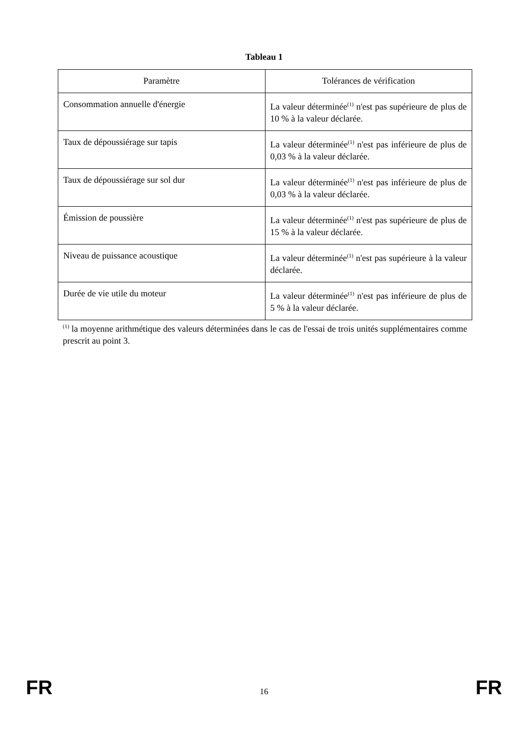Tableau 1
| Paramètre | Tolérances de vérification |
| --- | --- |
| Consommation annuelle d'énergie | La valeur déterminée<sup>(1)</sup> n'est pas supérieure de plus de 10 % à la valeur déclarée. |
| Taux de dépoussiérage sur tapis | La valeur déterminée<sup>(1)</sup> n'est pas inférieure de plus de 0,03 % à la valeur déclarée. |
| Taux de dépoussiérage sur sol dur | La valeur déterminée<sup>(1)</sup> n'est pas inférieure de plus de 0,03 % à la valeur déclarée. |
| Émission de poussière | La valeur déterminée<sup>(1)</sup> n'est pas supérieure de plus de 15 % à la valeur déclarée. |
| Niveau de puissance acoustique | La valeur déterminée<sup>(1)</sup> n'est pas supérieure à la valeur déclarée. |
| Durée de vie utile du moteur | La valeur déterminée<sup>(1)</sup> n'est pas inférieure de plus de 5 % à la valeur déclarée. |
<sup>(1)</sup> la moyenne arithmétique des valeurs déterminées dans le cas de l'essai de trois unités supplémentaires comme prescrit au point 3.
FR 16 FR